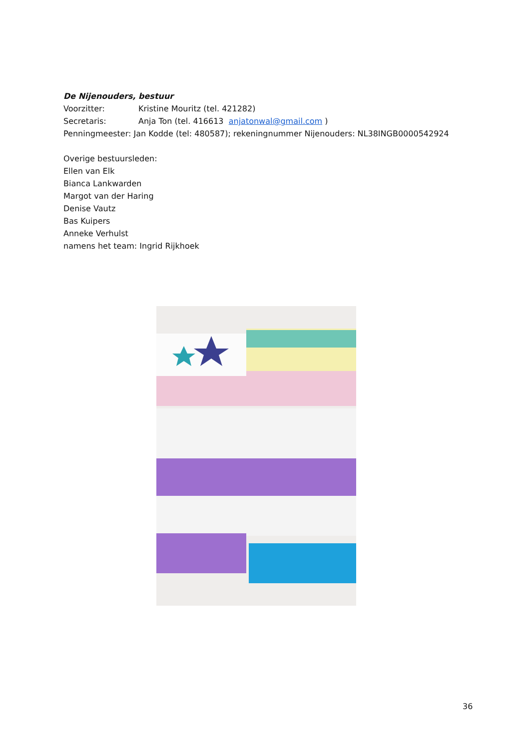De Nijenouders, bestuur
Voorzitter: Kristine Mouritz (tel. 421282)
Secretaris: Anja Ton (tel. 416613 anjatonwal@gmail.com )
Penningmeester: Jan Kodde (tel: 480587); rekeningnummer Nijenouders: NL38INGB0000542924
Overige bestuursleden:
Ellen van Elk
Bianca Lankwarden
Margot van der Haring
Denise Vautz
Bas Kuipers
Anneke Verhulst
namens het team: Ingrid Rijkhoek
36